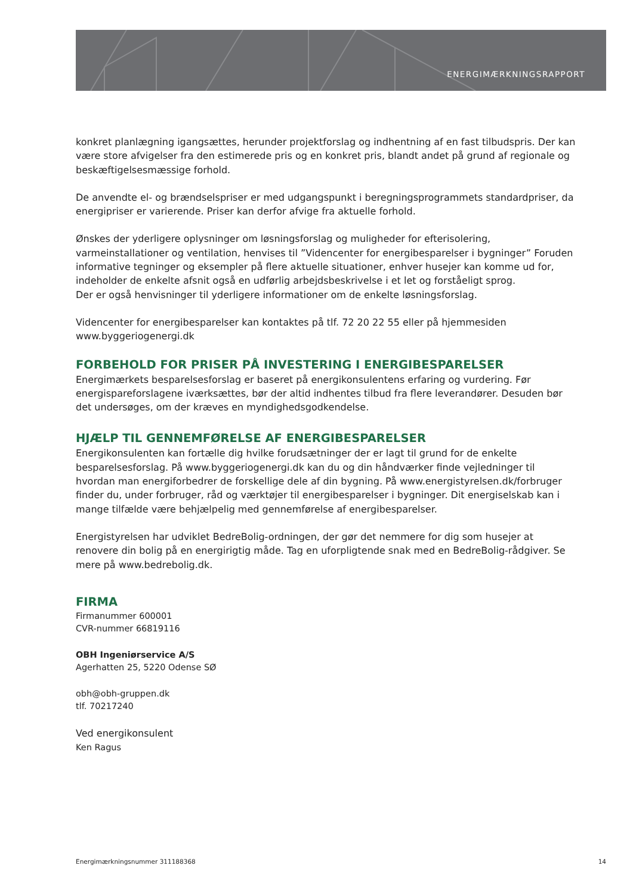ENERGIMÆRKNINGSRAPPORT
konkret planlægning igangsættes, herunder projektforslag og indhentning af en fast tilbudspris. Der kan være store afvigelser fra den estimerede pris og en konkret pris, blandt andet på grund af regionale og beskæftigelsesmæssige forhold.
De anvendte el- og brændselspriser er med udgangspunkt i beregningsprogrammets standardpriser, da energipriser er varierende. Priser kan derfor afvige fra aktuelle forhold.
Ønskes der yderligere oplysninger om løsningsforslag og muligheder for efterisolering, varmeinstallationer og ventilation, henvises til ”Videncenter for energibesparelser i bygninger” Foruden informative tegninger og eksempler på flere aktuelle situationer, enhver husejer kan komme ud for, indeholder de enkelte afsnit også en udførlig arbejdsbeskrivelse i et let og forståeligt sprog.
Der er også henvisninger til yderligere informationer om de enkelte løsningsforslag.
Videncenter for energibesparelser kan kontaktes på tlf. 72 20 22 55 eller på hjemmesiden www.byggeriogenergi.dk
FORBEHOLD FOR PRISER PÅ INVESTERING I ENERGIBESPARELSER
Energimærkets besparelsesforslag er baseret på energikonsulentens erfaring og vurdering. Før energispareforslagene iværksættes, bør der altid indhentes tilbud fra flere leverandører. Desuden bør det undersøges, om der kræves en myndighedsgodkendelse.
HJÆLP TIL GENNEMFØRELSE AF ENERGIBESPARELSER
Energikonsulenten kan fortælle dig hvilke forudsætninger der er lagt til grund for de enkelte besparelsesforslag. På www.byggeriogenergi.dk kan du og din håndværker finde vejledninger til hvordan man energiforbedrer de forskellige dele af din bygning. På www.energistyrelsen.dk/forbruger finder du, under forbruger, råd og værktøjer til energibesparelser i bygninger. Dit energiselskab kan i mange tilfælde være behjælpelig med gennemførelse af energibesparelser.
Energistyrelsen har udviklet BedreBolig-ordningen, der gør det nemmere for dig som husejer at renovere din bolig på en energirigtig måde. Tag en uforpligtende snak med en BedreBolig-rådgiver. Se mere på www.bedrebolig.dk.
FIRMA
Firmanummer 600001
CVR-nummer 66819116
OBH Ingeniørservice A/S
Agerhatten 25, 5220 Odense SØ
obh@obh-gruppen.dk
tlf. 70217240
Ved energikonsulent
Ken Ragus
Energimærkningsnummer 311188368 14